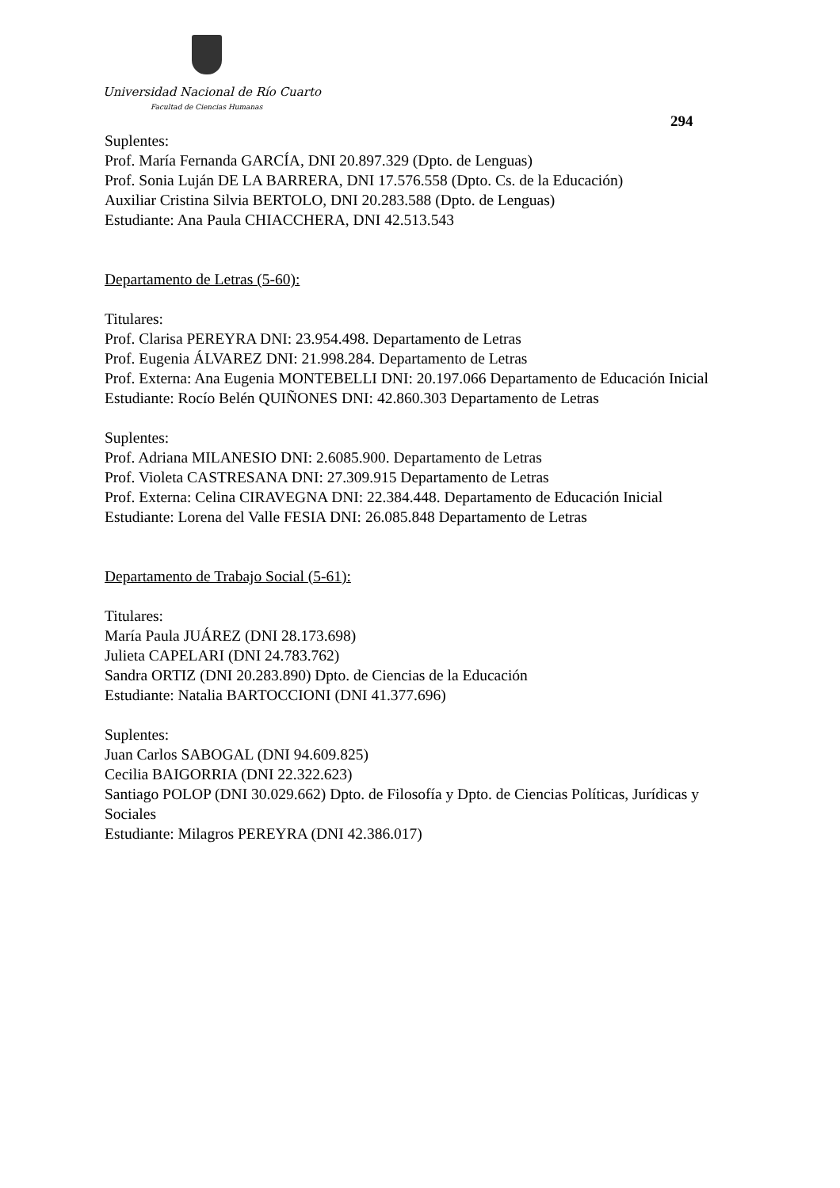Universidad Nacional de Río Cuarto
Facultad de Ciencias Humanas
294
Suplentes:
Prof. María Fernanda GARCÍA, DNI 20.897.329 (Dpto. de Lenguas)
Prof. Sonia Luján DE LA BARRERA, DNI 17.576.558 (Dpto. Cs. de la Educación)
Auxiliar Cristina Silvia BERTOLO, DNI 20.283.588 (Dpto. de Lenguas)
Estudiante: Ana Paula CHIACCHERA, DNI 42.513.543
Departamento de Letras (5-60):
Titulares:
Prof. Clarisa PEREYRA DNI: 23.954.498. Departamento de Letras
Prof. Eugenia ÁLVAREZ DNI: 21.998.284. Departamento de Letras
Prof. Externa: Ana Eugenia MONTEBELLI DNI: 20.197.066 Departamento de Educación Inicial
Estudiante: Rocío Belén QUIÑONES DNI: 42.860.303 Departamento de Letras
Suplentes:
Prof. Adriana MILANESIO DNI: 2.6085.900. Departamento de Letras
Prof. Violeta CASTRESANA DNI: 27.309.915 Departamento de Letras
Prof. Externa: Celina CIRAVEGNA DNI: 22.384.448. Departamento de Educación Inicial
Estudiante: Lorena del Valle FESIA DNI: 26.085.848 Departamento de Letras
Departamento de Trabajo Social (5-61):
Titulares:
María Paula JUÁREZ (DNI 28.173.698)
Julieta CAPELARI (DNI 24.783.762)
Sandra ORTIZ (DNI 20.283.890) Dpto. de Ciencias de la Educación
Estudiante: Natalia BARTOCCIONI (DNI 41.377.696)
Suplentes:
Juan Carlos SABOGAL (DNI 94.609.825)
Cecilia BAIGORRIA (DNI 22.322.623)
Santiago POLOP (DNI 30.029.662) Dpto. de Filosofía y Dpto. de Ciencias Políticas, Jurídicas y Sociales
Estudiante: Milagros PEREYRA (DNI 42.386.017)